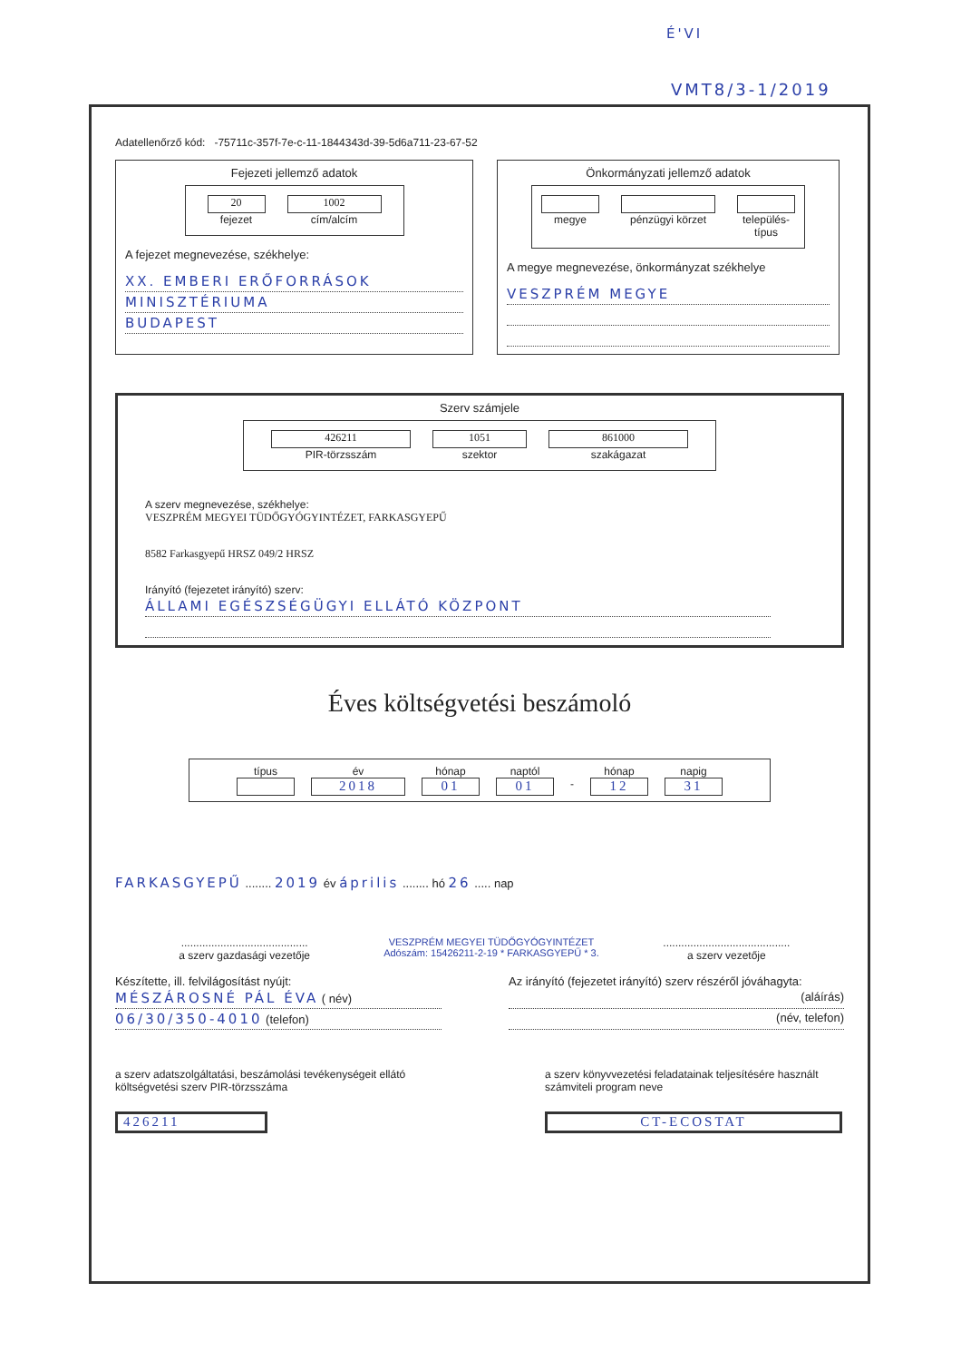É'VI
VMT8/3-1/2019
Adatellenőrző kód: -75711c-357f-7e-c-11-1844343d-39-5d6a711-23-67-52
Fejezeti jellemző adatok
20
fejezet
1002
cím/alcím
A fejezet megnevezése, székhelye:
XX. EMBERI ERŐFORRÁSOK
MINISZTÉRIUMA
BUDAPEST
Önkormányzati jellemző adatok
megye pénzügyi körzet település-
típus
A megye megnevezése, önkormányzat székhelye
VESZPRÉM MEGYE
Szerv számjele
426211
PIR-törzsszám
1051
szektor
861000
szakágazat
A szerv megnevezése, székhelye:
VESZPRÉM MEGYEI TÜDŐGYÓGYINTÉZET, FARKASGYEPŰ
8582 Farkasgyepű HRSZ 049/2 HRSZ
Irányító (fejezetet irányító) szerv:
ÁLLAMI EGÉSZSÉGÜGYI ELLÁTÓ KÖZPONT
Éves költségvetési beszámoló
típus év
2018
hónap
01
naptól
01
- hónap
12
napig
31
FARKASGYEPŰ ........ 2019 év április ........ hó 26 ..... nap
..........................................
a szerv gazdasági vezetője
VESZPRÉM MEGYEI TÜDŐGYÓGYINTÉZET Adószám: 15426211-2-19 * FARKASGYEPŰ * 3.
..........................................
a szerv vezetője
Készítette, ill. felvilágosítást nyújt:
MÉSZÁROSNÉ PÁL ÉVA ( név)
06/30/350-4010 (telefon)
Az irányító (fejezetet irányító) szerv részéről jóváhagyta:
(aláírás)
(név, telefon)
a szerv adatszolgáltatási, beszámolási tevékenységeit ellátó költségvetési szerv PIR-törzsszáma
426211
a szerv könyvvezetési feladatainak teljesítésére használt számviteli program neve
CT-ECOSTAT